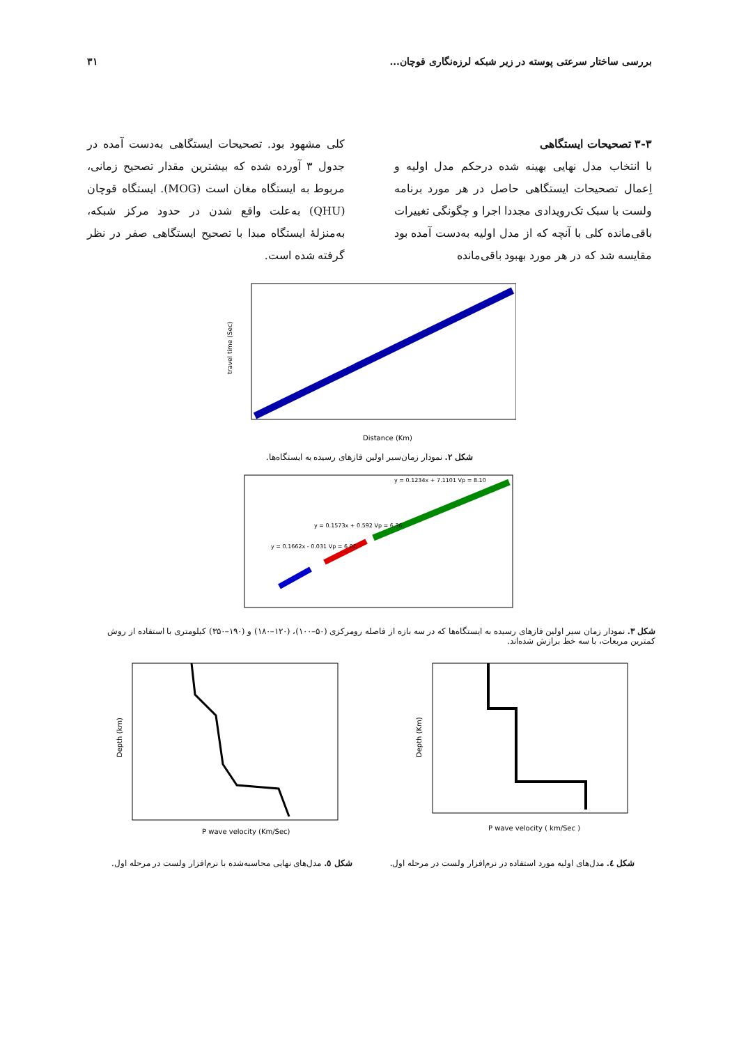بررسی ساختار سرعتی پوسته در زیر شبکه لرزه‌نگاری قوچان... ۳۱
۳-۳ تصحیحات ایستگاهی
با انتخاب مدل نهایی بهینه شده درحکم مدل اولیه و اِعمال تصحیحات ایستگاهی حاصل در هر مورد برنامه ولست با سبک تک‌رویدادی مجددا اجرا و چگونگی تغییرات باقی‌مانده کلی با آنچه که از مدل اولیه به‌دست آمده بود مقایسه شد که در هر مورد بهبود باقی‌مانده
کلی مشهود بود. تصحیحات ایستگاهی به‌دست آمده در جدول ۳ آورده شده که بیشترین مقدار تصحیح زمانی، مربوط به ایستگاه مغان است (MOG). ایستگاه قوچان (QHU) به‌علت واقع شدن در حدود مرکز شبکه، به‌منزلهٔ ایستگاه مبدا با تصحیح ایستگاهی صفر در نظر گرفته شده است.
Distance (Km)
travel time (Sec)
شکل ۲. نمودار زمان‌سیر اولین فازهای رسیده به ایستگاه‌ها.
y = 0.1234x + 7.1101 Vp = 8.10
y = 0.1573x + 0.592 Vp = 6.36
y = 0.1662x - 0.031 Vp = 6.01
شکل ۳. نمودار زمان سیر اولین فازهای رسیده به ایستگاه‌ها که در سه بازه از فاصله رومرکزی (۵۰–۱۰۰)، (۱۲۰–۱۸۰) و (۱۹۰–۳۵۰) کیلومتری با استفاده از روش کمترین مربعات، با سه خط برازش شده‌اند.
P wave velocity ( km/Sec )
Depth (Km)
P wave velocity (Km/Sec)
Depth (km)
شکل ٤. مدل‌های اولیه مورد استفاده در نرم‌افزار ولست در مرحله اول. شکل ٥. مدل‌های نهایی محاسبه‌شده با نرم‌افزار ولست در مرحله اول.